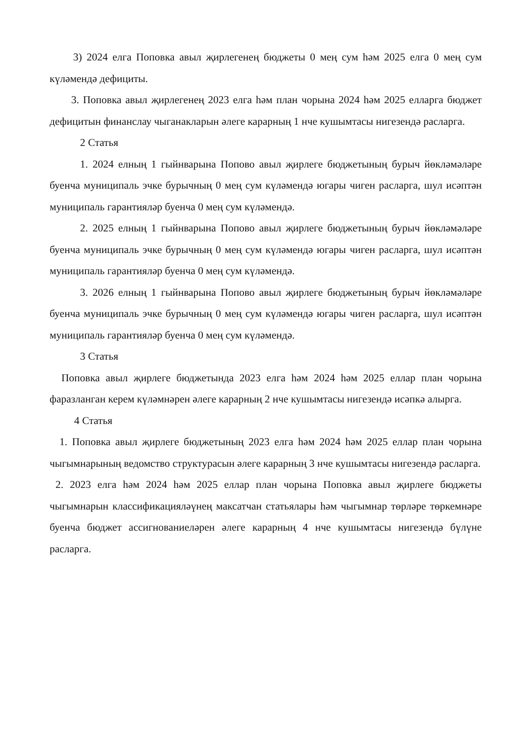3) 2024 елга Поповка авыл җирлегенең бюджеты 0 мең сум һәм 2025 елга 0 мең сум күләмендә дефициты.
3. Поповка авыл җирлегенең 2023 елга һәм план чорына 2024 һәм 2025 елларга бюджет дефицитын финанслау чыганакларын әлеге карарның 1 нче кушымтасы нигезендә расларга.
2 Статья
1. 2024 елның 1 гыйнварына Попово авыл җирлеге бюджетының бурыч йөкләмәләре буенча муниципаль эчке бурычның 0 мең сум күләмендә югары чиген расларга, шул исәптән муниципаль гарантияләр буенча 0 мең сум күләмендә.
2. 2025 елның 1 гыйнварына Попово авыл җирлеге бюджетының бурыч йөкләмәләре буенча муниципаль эчке бурычның 0 мең сум күләмендә югары чиген расларга, шул исәптән муниципаль гарантияләр буенча 0 мең сум күләмендә.
3. 2026 елның 1 гыйнварына Попово авыл җирлеге бюджетының бурыч йөкләмәләре буенча муниципаль эчке бурычның 0 мең сум күләмендә югары чиген расларга, шул исәптән муниципаль гарантияләр буенча 0 мең сум күләмендә.
3 Статья
Поповка авыл җирлеге бюджетында 2023 елга һәм 2024 һәм 2025 еллар план чорына фаразланган керем күләмнәрен әлеге карарның 2 нче кушымтасы нигезендә исәпкә алырга.
4 Статья
1. Поповка авыл җирлеге бюджетының 2023 елга һәм 2024 һәм 2025 еллар план чорына чыгымнарының ведомство структурасын әлеге карарның 3 нче кушымтасы нигезендә расларга.
2. 2023 елга һәм 2024 һәм 2025 еллар план чорына Поповка авыл җирлеге бюджеты чыгымнарын классификацияләүнең максатчан статьялары һәм чыгымнар төрләре төркемнәре буенча бюджет ассигнованиеләрен әлеге карарның 4 нче кушымтасы нигезендә бүлүне расларга.